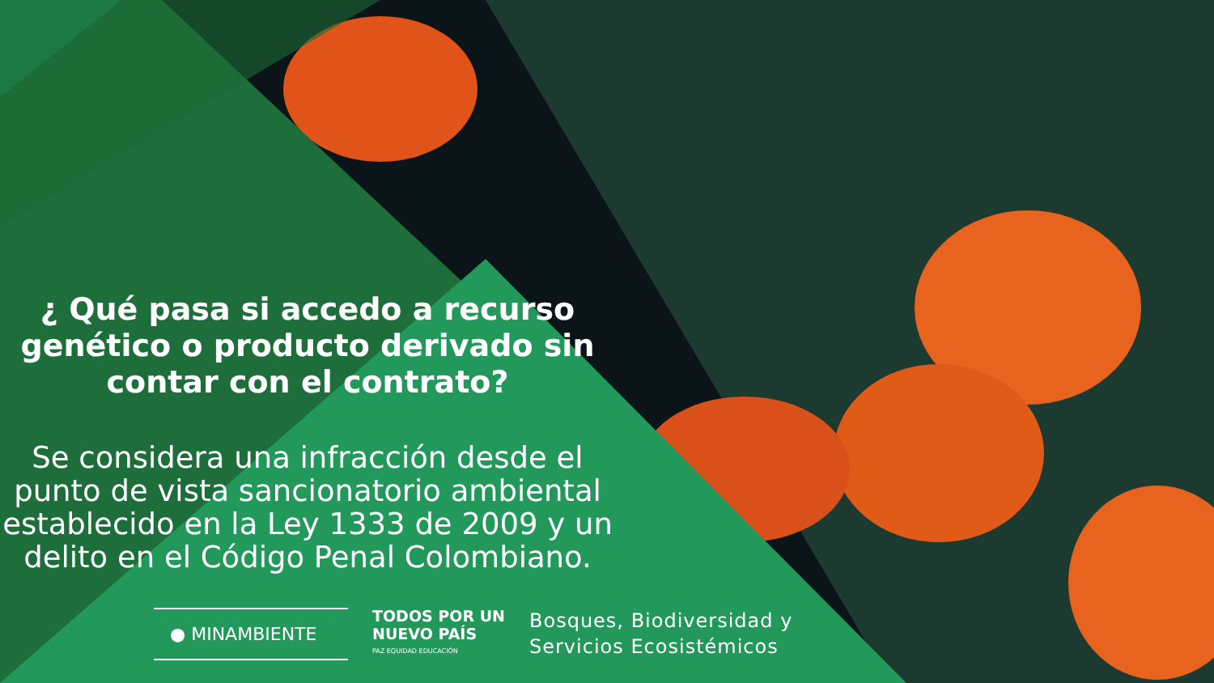¿ Qué pasa si accedo a recurso genético o producto derivado sin contar con el contrato?
Se considera una infracción desde el punto de vista sancionatorio ambiental establecido en la Ley 1333 de 2009 y un delito en el Código Penal Colombiano.
● MINAMBIENTE
TODOS POR UN
NUEVO PAÍS
PAZ EQUIDAD EDUCACIÓN
Bosques, Biodiversidad y
Servicios Ecosistémicos